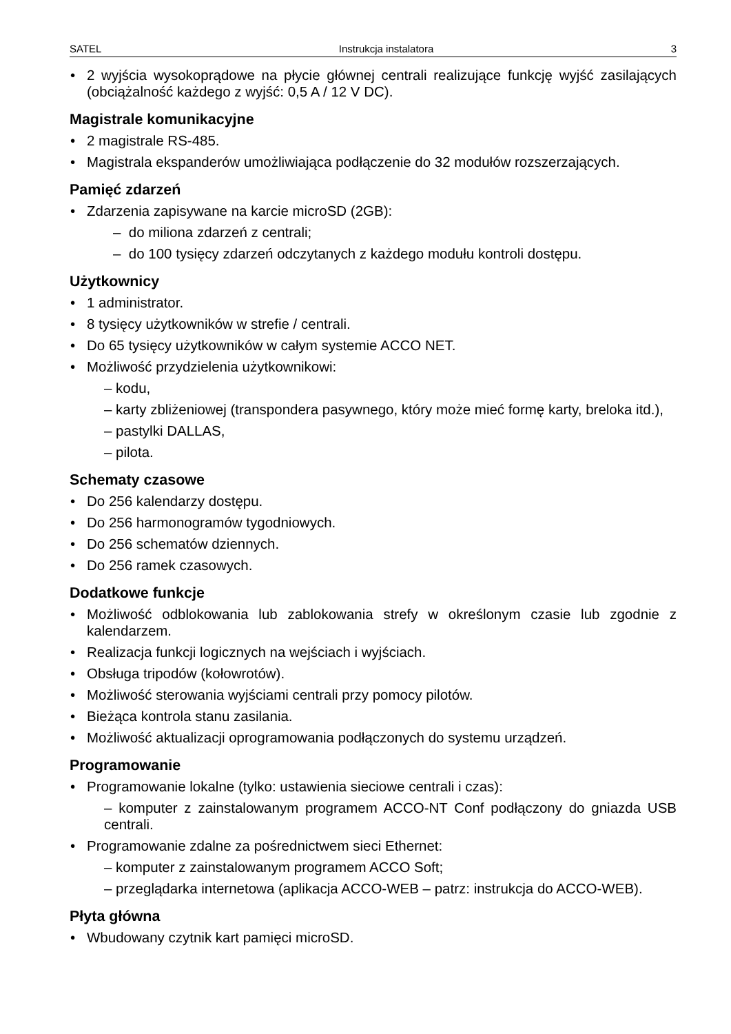SATEL Instrukcja instalatora 3
2 wyjścia wysokoprądowe na płycie głównej centrali realizujące funkcję wyjść zasilających (obciążalność każdego z wyjść: 0,5 A / 12 V DC).
Magistrale komunikacyjne
2 magistrale RS-485.
Magistrala ekspanderów umożliwiająca podłączenie do 32 modułów rozszerzających.
Pamięć zdarzeń
Zdarzenia zapisywane na karcie microSD (2GB):
– do miliona zdarzeń z centrali;
– do 100 tysięcy zdarzeń odczytanych z każdego modułu kontroli dostępu.
Użytkownicy
1 administrator.
8 tysięcy użytkowników w strefie / centrali.
Do 65 tysięcy użytkowników w całym systemie ACCO NET.
Możliwość przydzielenia użytkownikowi:
– kodu,
– karty zbliżeniowej (transpondera pasywnego, który może mieć formę karty, breloka itd.),
– pastylki DALLAS,
– pilota.
Schematy czasowe
Do 256 kalendarzy dostępu.
Do 256 harmonogramów tygodniowych.
Do 256 schematów dziennych.
Do 256 ramek czasowych.
Dodatkowe funkcje
Możliwość odblokowania lub zablokowania strefy w określonym czasie lub zgodnie z kalendarzem.
Realizacja funkcji logicznych na wejściach i wyjściach.
Obsługa tripodów (kołowrotów).
Możliwość sterowania wyjściami centrali przy pomocy pilotów.
Bieżąca kontrola stanu zasilania.
Możliwość aktualizacji oprogramowania podłączonych do systemu urządzeń.
Programowanie
Programowanie lokalne (tylko: ustawienia sieciowe centrali i czas):
– komputer z zainstalowanym programem ACCO-NT Conf podłączony do gniazda USB centrali.
Programowanie zdalne za pośrednictwem sieci Ethernet:
– komputer z zainstalowanym programem ACCO Soft;
– przeglądarka internetowa (aplikacja ACCO-WEB – patrz: instrukcja do ACCO-WEB).
Płyta główna
Wbudowany czytnik kart pamięci microSD.